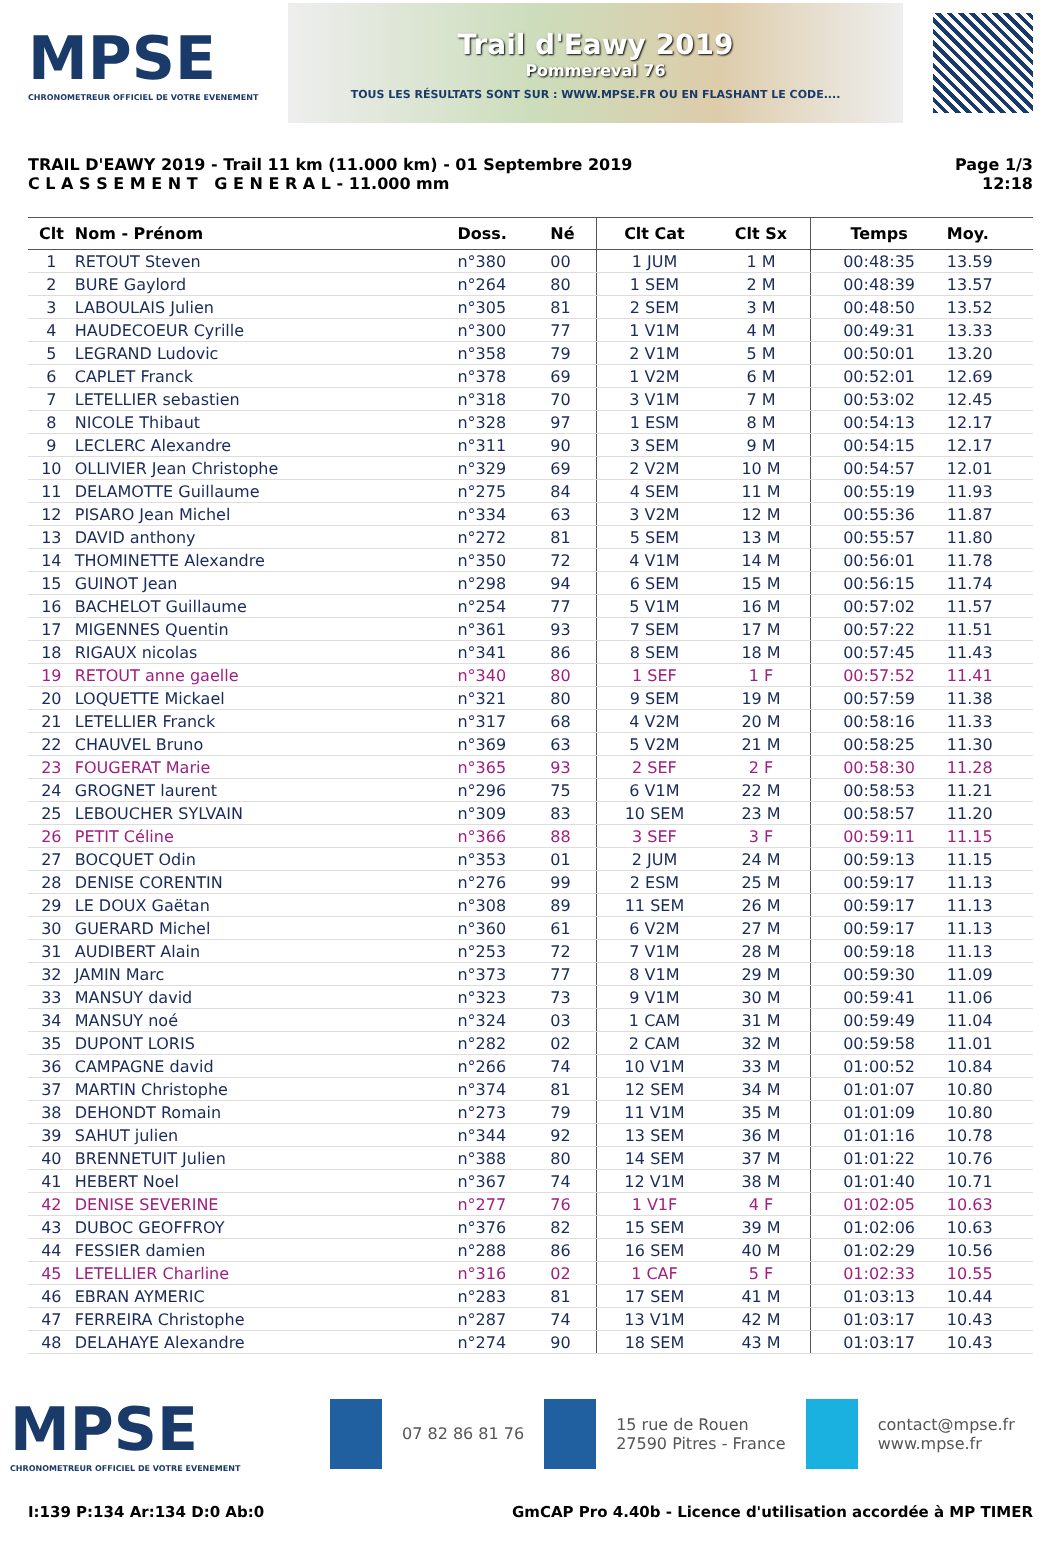MPSE
CHRONOMETREUR OFFICIEL DE VOTRE EVENEMENT
Trail d'Eawy 2019
Pommereval 76
TOUS LES RÉSULTATS SONT SUR : WWW.MPSE.FR OU EN FLASHANT LE CODE....
TRAIL D'EAWY 2019 - Trail 11 km (11.000 km) - 01 Septembre 2019
C L A S S E M E N T G E N E R A L - 11.000 mm
Page 1/3
12:18
| Clt | Nom - Prénom | Doss. | Né | Clt Cat | Clt Sx | Temps | Moy. |
| --- | --- | --- | --- | --- | --- | --- | --- |
| 1 | RETOUT Steven | n°380 | 00 | 1 JUM | 1 M | 00:48:35 | 13.59 |
| 2 | BURE Gaylord | n°264 | 80 | 1 SEM | 2 M | 00:48:39 | 13.57 |
| 3 | LABOULAIS Julien | n°305 | 81 | 2 SEM | 3 M | 00:48:50 | 13.52 |
| 4 | HAUDECOEUR Cyrille | n°300 | 77 | 1 V1M | 4 M | 00:49:31 | 13.33 |
| 5 | LEGRAND Ludovic | n°358 | 79 | 2 V1M | 5 M | 00:50:01 | 13.20 |
| 6 | CAPLET Franck | n°378 | 69 | 1 V2M | 6 M | 00:52:01 | 12.69 |
| 7 | LETELLIER sebastien | n°318 | 70 | 3 V1M | 7 M | 00:53:02 | 12.45 |
| 8 | NICOLE Thibaut | n°328 | 97 | 1 ESM | 8 M | 00:54:13 | 12.17 |
| 9 | LECLERC Alexandre | n°311 | 90 | 3 SEM | 9 M | 00:54:15 | 12.17 |
| 10 | OLLIVIER Jean Christophe | n°329 | 69 | 2 V2M | 10 M | 00:54:57 | 12.01 |
| 11 | DELAMOTTE Guillaume | n°275 | 84 | 4 SEM | 11 M | 00:55:19 | 11.93 |
| 12 | PISARO Jean Michel | n°334 | 63 | 3 V2M | 12 M | 00:55:36 | 11.87 |
| 13 | DAVID anthony | n°272 | 81 | 5 SEM | 13 M | 00:55:57 | 11.80 |
| 14 | THOMINETTE Alexandre | n°350 | 72 | 4 V1M | 14 M | 00:56:01 | 11.78 |
| 15 | GUINOT Jean | n°298 | 94 | 6 SEM | 15 M | 00:56:15 | 11.74 |
| 16 | BACHELOT Guillaume | n°254 | 77 | 5 V1M | 16 M | 00:57:02 | 11.57 |
| 17 | MIGENNES Quentin | n°361 | 93 | 7 SEM | 17 M | 00:57:22 | 11.51 |
| 18 | RIGAUX nicolas | n°341 | 86 | 8 SEM | 18 M | 00:57:45 | 11.43 |
| 19 | RETOUT anne gaelle | n°340 | 80 | 1 SEF | 1 F | 00:57:52 | 11.41 |
| 20 | LOQUETTE Mickael | n°321 | 80 | 9 SEM | 19 M | 00:57:59 | 11.38 |
| 21 | LETELLIER Franck | n°317 | 68 | 4 V2M | 20 M | 00:58:16 | 11.33 |
| 22 | CHAUVEL Bruno | n°369 | 63 | 5 V2M | 21 M | 00:58:25 | 11.30 |
| 23 | FOUGERAT Marie | n°365 | 93 | 2 SEF | 2 F | 00:58:30 | 11.28 |
| 24 | GROGNET laurent | n°296 | 75 | 6 V1M | 22 M | 00:58:53 | 11.21 |
| 25 | LEBOUCHER SYLVAIN | n°309 | 83 | 10 SEM | 23 M | 00:58:57 | 11.20 |
| 26 | PETIT Céline | n°366 | 88 | 3 SEF | 3 F | 00:59:11 | 11.15 |
| 27 | BOCQUET Odin | n°353 | 01 | 2 JUM | 24 M | 00:59:13 | 11.15 |
| 28 | DENISE CORENTIN | n°276 | 99 | 2 ESM | 25 M | 00:59:17 | 11.13 |
| 29 | LE DOUX Gaëtan | n°308 | 89 | 11 SEM | 26 M | 00:59:17 | 11.13 |
| 30 | GUERARD Michel | n°360 | 61 | 6 V2M | 27 M | 00:59:17 | 11.13 |
| 31 | AUDIBERT Alain | n°253 | 72 | 7 V1M | 28 M | 00:59:18 | 11.13 |
| 32 | JAMIN Marc | n°373 | 77 | 8 V1M | 29 M | 00:59:30 | 11.09 |
| 33 | MANSUY david | n°323 | 73 | 9 V1M | 30 M | 00:59:41 | 11.06 |
| 34 | MANSUY noé | n°324 | 03 | 1 CAM | 31 M | 00:59:49 | 11.04 |
| 35 | DUPONT LORIS | n°282 | 02 | 2 CAM | 32 M | 00:59:58 | 11.01 |
| 36 | CAMPAGNE david | n°266 | 74 | 10 V1M | 33 M | 01:00:52 | 10.84 |
| 37 | MARTIN Christophe | n°374 | 81 | 12 SEM | 34 M | 01:01:07 | 10.80 |
| 38 | DEHONDT Romain | n°273 | 79 | 11 V1M | 35 M | 01:01:09 | 10.80 |
| 39 | SAHUT julien | n°344 | 92 | 13 SEM | 36 M | 01:01:16 | 10.78 |
| 40 | BRENNETUIT Julien | n°388 | 80 | 14 SEM | 37 M | 01:01:22 | 10.76 |
| 41 | HEBERT Noel | n°367 | 74 | 12 V1M | 38 M | 01:01:40 | 10.71 |
| 42 | DENISE SEVERINE | n°277 | 76 | 1 V1F | 4 F | 01:02:05 | 10.63 |
| 43 | DUBOC GEOFFROY | n°376 | 82 | 15 SEM | 39 M | 01:02:06 | 10.63 |
| 44 | FESSIER damien | n°288 | 86 | 16 SEM | 40 M | 01:02:29 | 10.56 |
| 45 | LETELLIER Charline | n°316 | 02 | 1 CAF | 5 F | 01:02:33 | 10.55 |
| 46 | EBRAN AYMERIC | n°283 | 81 | 17 SEM | 41 M | 01:03:13 | 10.44 |
| 47 | FERREIRA Christophe | n°287 | 74 | 13 V1M | 42 M | 01:03:17 | 10.43 |
| 48 | DELAHAYE Alexandre | n°274 | 90 | 18 SEM | 43 M | 01:03:17 | 10.43 |
MPSE
CHRONOMETREUR OFFICIEL DE VOTRE EVENEMENT
07 82 86 81 76
15 rue de Rouen
27590 Pitres - France
contact@mpse.fr
www.mpse.fr
I:139 P:134 Ar:134 D:0 Ab:0 GmCAP Pro 4.40b - Licence d'utilisation accordée à MP TIMER